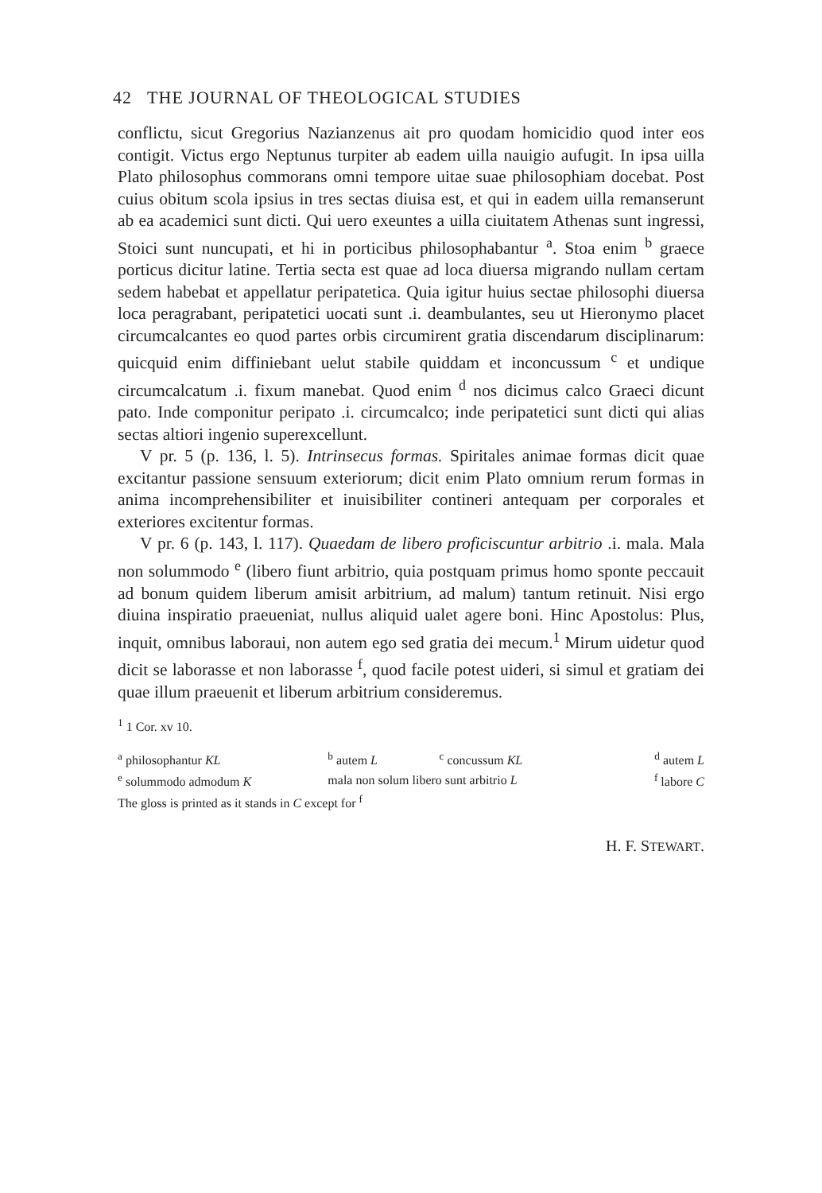42 THE JOURNAL OF THEOLOGICAL STUDIES
conflictu, sicut Gregorius Nazianzenus ait pro quodam homicidio quod inter eos contigit. Victus ergo Neptunus turpiter ab eadem uilla nauigio aufugit. In ipsa uilla Plato philosophus commorans omni tempore uitae suae philosophiam docebat. Post cuius obitum scola ipsius in tres sectas diuisa est, et qui in eadem uilla remanserunt ab ea academici sunt dicti. Qui uero exeuntes a uilla ciuitatem Athenas sunt ingressi, Stoici sunt nuncupati, et hi in porticibus philosophabantur <sup>a</sup>. Stoa enim <sup>b</sup> graece porticus dicitur latine. Tertia secta est quae ad loca diuersa migrando nullam certam sedem habebat et appellatur peripatetica. Quia igitur huius sectae philosophi diuersa loca peragrabant, peripatetici uocati sunt .i. deambulantes, seu ut Hieronymo placet circumcalcantes eo quod partes orbis circumirent gratia discendarum disciplinarum: quicquid enim diffiniebant uelut stabile quiddam et inconcussum <sup>c</sup> et undique circumcalcatum .i. fixum manebat. Quod enim <sup>d</sup> nos dicimus calco Graeci dicunt pato. Inde componitur peripato .i. circumcalco; inde peripatetici sunt dicti qui alias sectas altiori ingenio superexcellunt.
V pr. 5 (p. 136, l. 5). Intrinsecus formas. Spiritales animae formas dicit quae excitantur passione sensuum exteriorum; dicit enim Plato omnium rerum formas in anima incomprehensibiliter et inuisibiliter contineri antequam per corporales et exteriores excitentur formas.
V pr. 6 (p. 143, l. 117). Quaedam de libero proficiscuntur arbitrio .i. mala. Mala non solummodo <sup>e</sup> (libero fiunt arbitrio, quia postquam primus homo sponte peccauit ad bonum quidem liberum amisit arbitrium, ad malum) tantum retinuit. Nisi ergo diuina inspiratio praeueniat, nullus aliquid ualet agere boni. Hinc Apostolus: Plus, inquit, omnibus laboraui, non autem ego sed gratia dei mecum.<sup>1</sup> Mirum uidetur quod dicit se laborasse et non laborasse <sup>f</sup>, quod facile potest uideri, si simul et gratiam dei quae illum praeuenit et liberum arbitrium consideremus.
<sup>1</sup> 1 Cor. xv 10.
| <sup>a</sup> philosophantur KL | <sup>b</sup> autem L | <sup>c</sup> concussum KL | <sup>d</sup> autem L |
| <sup>e</sup> solummodo admodum K | mala non solum libero sunt arbitrio L | | <sup>f</sup> labore C |
The gloss is printed as it stands in C except for <sup>f</sup>
H. F. STEWART.